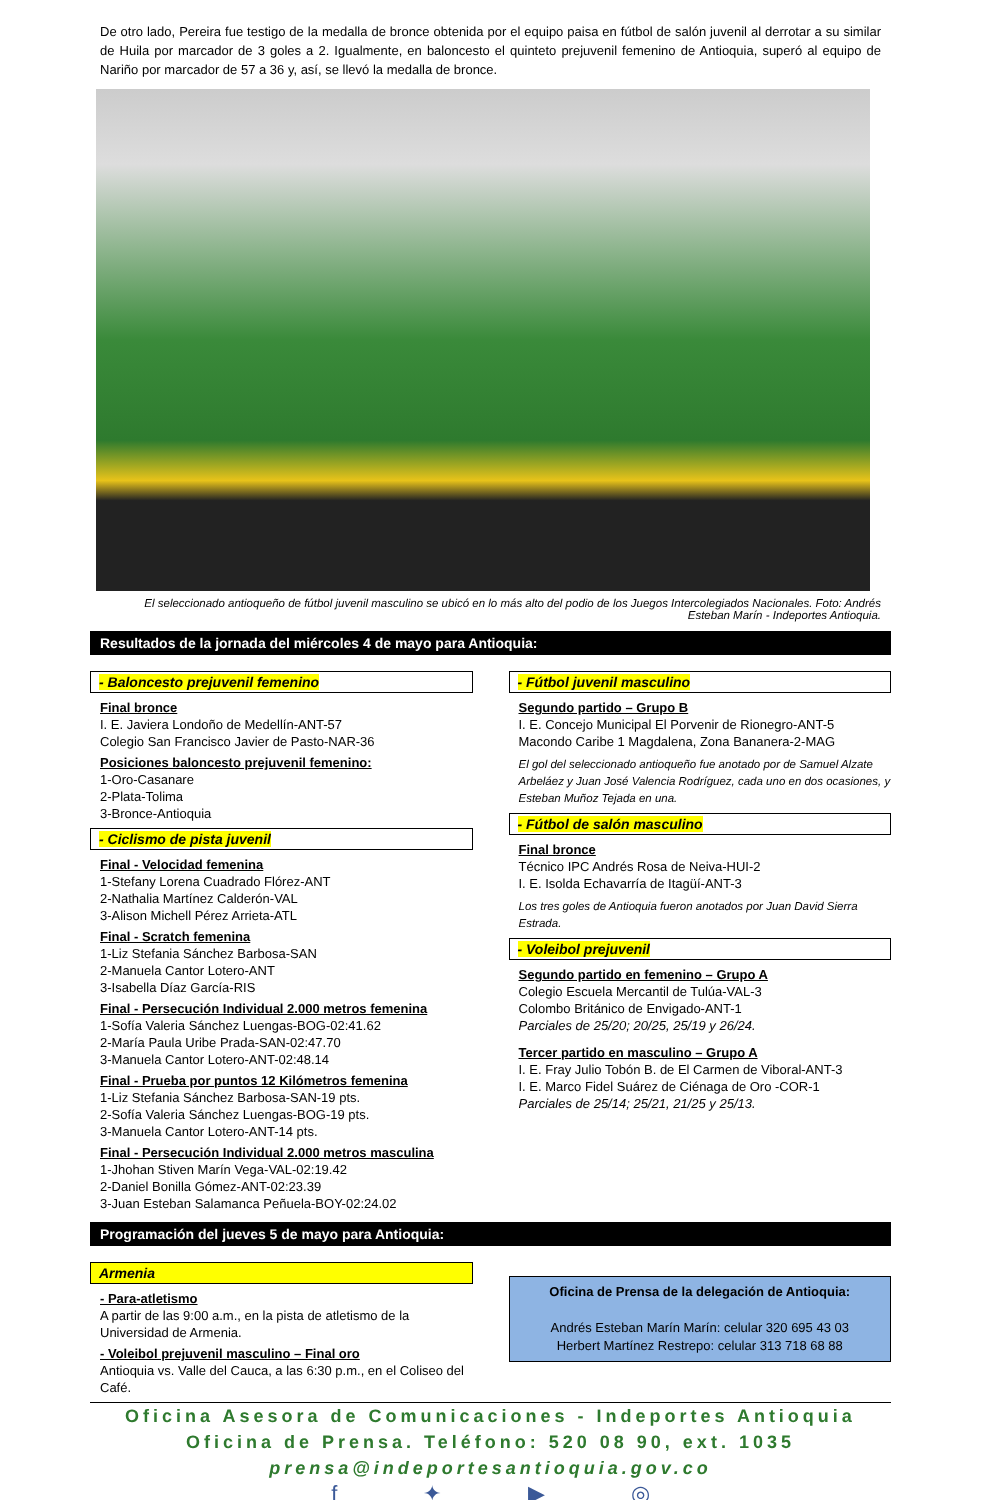De otro lado, Pereira fue testigo de la medalla de bronce obtenida por el equipo paisa en fútbol de salón juvenil al derrotar a su similar de Huila por marcador de 3 goles a 2. Igualmente, en baloncesto el quinteto prejuvenil femenino de Antioquia, superó al equipo de Nariño por marcador de 57 a 36 y, así, se llevó la medalla de bronce.
El seleccionado antioqueño de fútbol juvenil masculino se ubicó en lo más alto del podio de los Juegos Intercolegiados Nacionales. Foto: Andrés Esteban Marín - Indeportes Antioquia.
Resultados de la jornada del miércoles 4 de mayo para Antioquia:
- Baloncesto prejuvenil femenino
Final bronce
I. E. Javiera Londoño de Medellín-ANT-57
Colegio San Francisco Javier de Pasto-NAR-36
Posiciones baloncesto prejuvenil femenino:
1-Oro-Casanare
2-Plata-Tolima
3-Bronce-Antioquia
- Ciclismo de pista juvenil
Final - Velocidad femenina
1-Stefany Lorena Cuadrado Flórez-ANT
2-Nathalia Martínez Calderón-VAL
3-Alison Michell Pérez Arrieta-ATL
Final - Scratch femenina
1-Liz Stefania Sánchez Barbosa-SAN
2-Manuela Cantor Lotero-ANT
3-Isabella Díaz García-RIS
Final - Persecución Individual 2.000 metros femenina
1-Sofía Valeria Sánchez Luengas-BOG-02:41.62
2-María Paula Uribe Prada-SAN-02:47.70
3-Manuela Cantor Lotero-ANT-02:48.14
Final - Prueba por puntos 12 Kilómetros femenina
1-Liz Stefania Sánchez Barbosa-SAN-19 pts.
2-Sofía Valeria Sánchez Luengas-BOG-19 pts.
3-Manuela Cantor Lotero-ANT-14 pts.
Final - Persecución Individual 2.000 metros masculina
1-Jhohan Stiven Marín Vega-VAL-02:19.42
2-Daniel Bonilla Gómez-ANT-02:23.39
3-Juan Esteban Salamanca Peñuela-BOY-02:24.02
- Fútbol juvenil masculino
Segundo partido – Grupo B
I. E. Concejo Municipal El Porvenir de Rionegro-ANT-5
Macondo Caribe 1 Magdalena, Zona Bananera-2-MAG
El gol del seleccionado antioqueño fue anotado por de Samuel Alzate Arbeláez y Juan José Valencia Rodríguez, cada uno en dos ocasiones, y Esteban Muñoz Tejada en una.
- Fútbol de salón masculino
Final bronce
Técnico IPC Andrés Rosa de Neiva-HUI-2
I. E. Isolda Echavarría de Itagüí-ANT-3
Los tres goles de Antioquia fueron anotados por Juan David Sierra Estrada.
- Voleibol prejuvenil
Segundo partido en femenino – Grupo A
Colegio Escuela Mercantil de Tulúa-VAL-3
Colombo Británico de Envigado-ANT-1
Parciales de 25/20; 20/25, 25/19 y 26/24.
Tercer partido en masculino – Grupo A
I. E. Fray Julio Tobón B. de El Carmen de Viboral-ANT-3
I. E. Marco Fidel Suárez de Ciénaga de Oro -COR-1
Parciales de 25/14; 25/21, 21/25 y 25/13.
Programación del jueves 5 de mayo para Antioquia:
Armenia
- Para-atletismo
A partir de las 9:00 a.m., en la pista de atletismo de la Universidad de Armenia.
- Voleibol prejuvenil masculino – Final oro
Antioquia vs. Valle del Cauca, a las 6:30 p.m., en el Coliseo del Café.
Oficina de Prensa de la delegación de Antioquia:
Andrés Esteban Marín Marín: celular 320 695 43 03
Herbert Martínez Restrepo: celular 313 718 68 88
Oficina Asesora de Comunicaciones - Indeportes Antioquia
Oficina de Prensa. Teléfono: 520 08 90, ext. 1035
prensa@indeportesantioquia.gov.co
f ✦ ▶ ◎